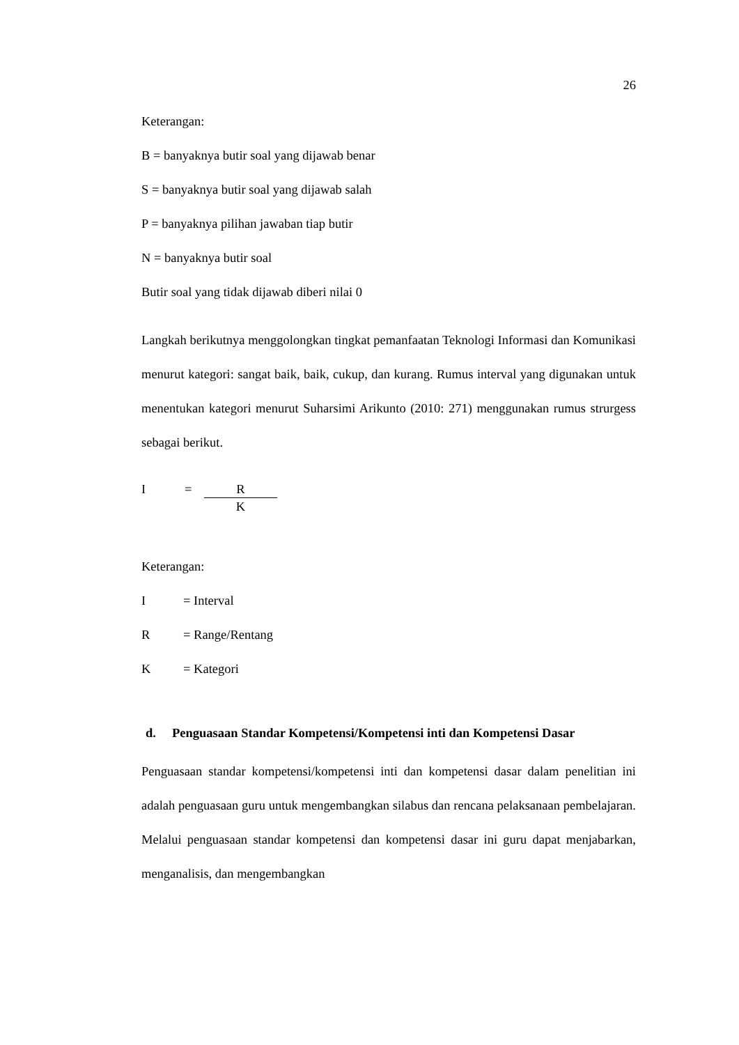26
Keterangan:
B = banyaknya butir soal yang dijawab benar
S = banyaknya butir soal yang dijawab salah
P = banyaknya pilihan jawaban tiap butir
N = banyaknya butir soal
Butir soal yang tidak dijawab diberi nilai 0
Langkah berikutnya menggolongkan tingkat pemanfaatan Teknologi Informasi dan Komunikasi menurut kategori: sangat baik, baik, cukup, dan kurang. Rumus interval yang digunakan untuk menentukan kategori menurut Suharsimi Arikunto (2010: 271) menggunakan rumus strurgess sebagai berikut.
I = R K
Keterangan:
I = Interval
R = Range/Rentang
K = Kategori
d. Penguasaan Standar Kompetensi/Kompetensi inti dan Kompetensi Dasar
Penguasaan standar kompetensi/kompetensi inti dan kompetensi dasar dalam penelitian ini adalah penguasaan guru untuk mengembangkan silabus dan rencana pelaksanaan pembelajaran. Melalui penguasaan standar kompetensi dan kompetensi dasar ini guru dapat menjabarkan, menganalisis, dan mengembangkan